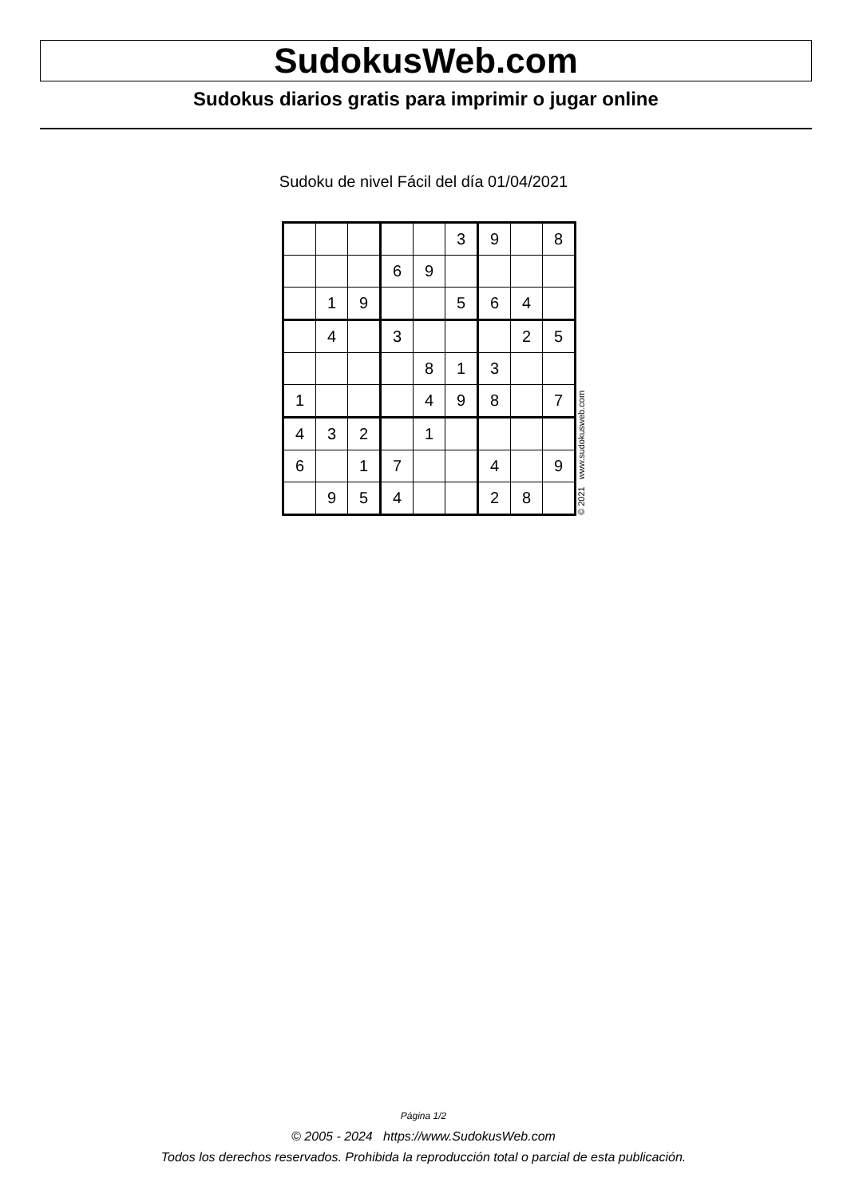SudokusWeb.com
Sudokus diarios gratis para imprimir o jugar online
Sudoku de nivel Fácil del día 01/04/2021
| | | | | | 3 | 9 | | 8 |
| | | | 6 | 9 | | | | |
| | 1 | 9 | | | 5 | 6 | 4 | |
| | 4 | | 3 | | | | 2 | 5 |
| | | | | 8 | 1 | 3 | | |
| 1 | | | | 4 | 9 | 8 | | 7 |
| 4 | 3 | 2 | | 1 | | | | |
| 6 | | 1 | 7 | | | 4 | | 9 |
| | 9 | 5 | 4 | | | 2 | 8 | |
© 2021 www.sudokusweb.com
Página 1/2
© 2005 - 2024 https://www.SudokusWeb.com
Todos los derechos reservados. Prohibida la reproducción total o parcial de esta publicación.